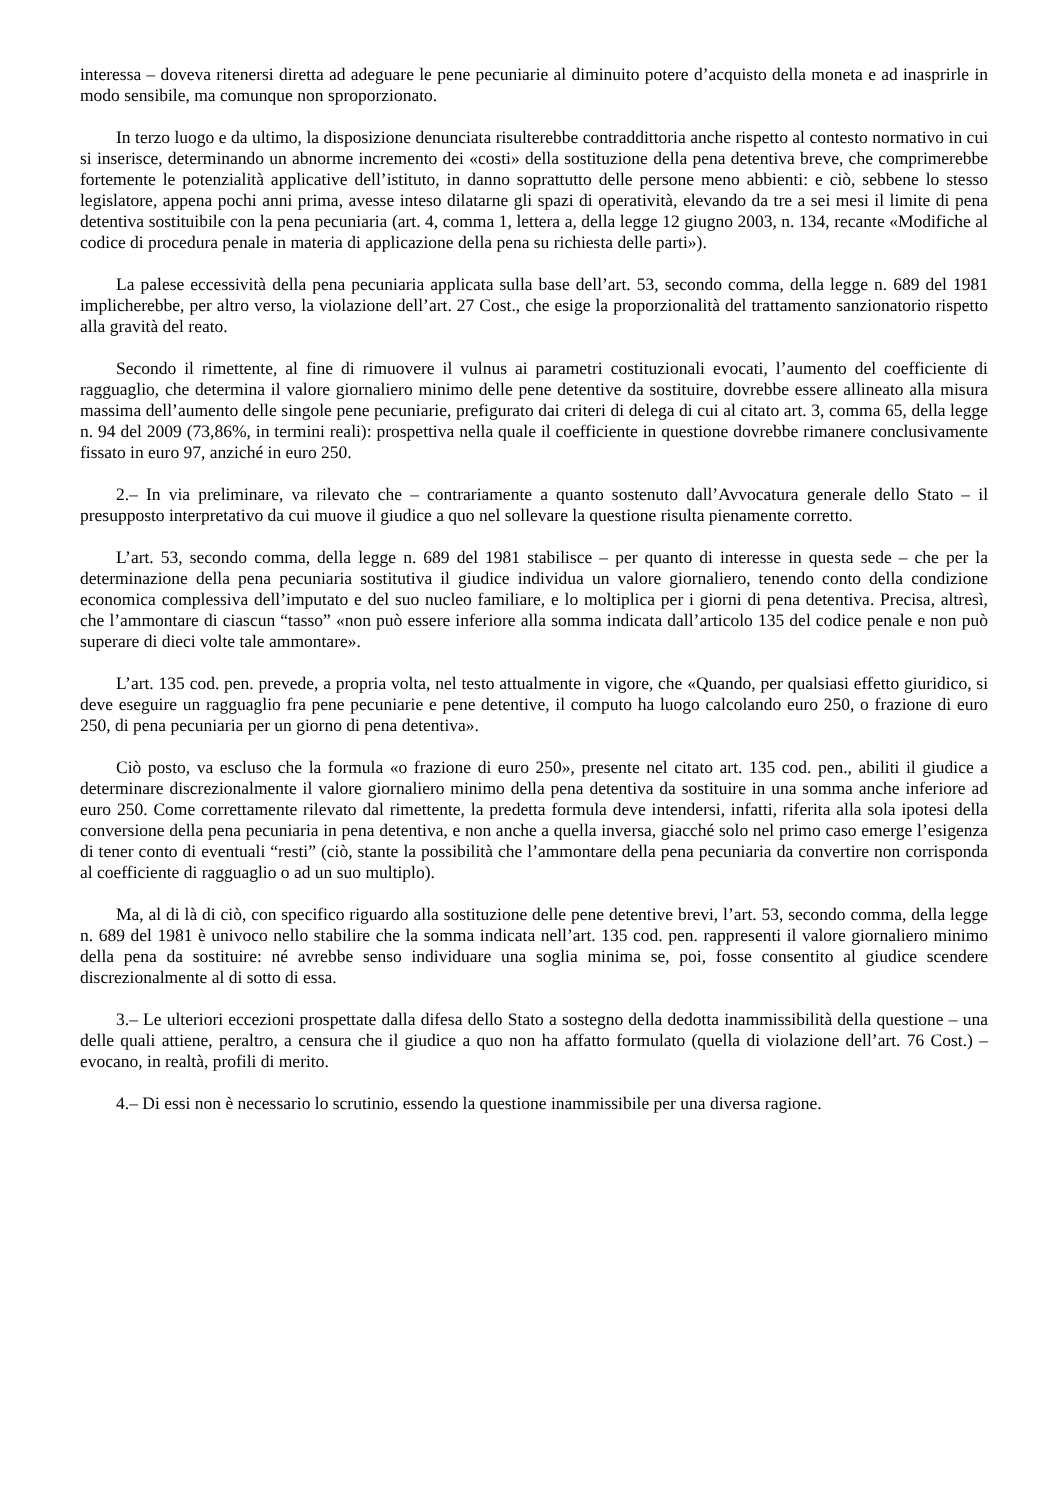interessa – doveva ritenersi diretta ad adeguare le pene pecuniarie al diminuito potere d’acquisto della moneta e ad inasprirle in modo sensibile, ma comunque non sproporzionato.
In terzo luogo e da ultimo, la disposizione denunciata risulterebbe contraddittoria anche rispetto al contesto normativo in cui si inserisce, determinando un abnorme incremento dei «costi» della sostituzione della pena detentiva breve, che comprimerebbe fortemente le potenzialità applicative dell’istituto, in danno soprattutto delle persone meno abbienti: e ciò, sebbene lo stesso legislatore, appena pochi anni prima, avesse inteso dilatarne gli spazi di operatività, elevando da tre a sei mesi il limite di pena detentiva sostituibile con la pena pecuniaria (art. 4, comma 1, lettera a, della legge 12 giugno 2003, n. 134, recante «Modifiche al codice di procedura penale in materia di applicazione della pena su richiesta delle parti»).
La palese eccessività della pena pecuniaria applicata sulla base dell’art. 53, secondo comma, della legge n. 689 del 1981 implicherebbe, per altro verso, la violazione dell’art. 27 Cost., che esige la proporzionalità del trattamento sanzionatorio rispetto alla gravità del reato.
Secondo il rimettente, al fine di rimuovere il vulnus ai parametri costituzionali evocati, l’aumento del coefficiente di ragguaglio, che determina il valore giornaliero minimo delle pene detentive da sostituire, dovrebbe essere allineato alla misura massima dell’aumento delle singole pene pecuniarie, prefigurato dai criteri di delega di cui al citato art. 3, comma 65, della legge n. 94 del 2009 (73,86%, in termini reali): prospettiva nella quale il coefficiente in questione dovrebbe rimanere conclusivamente fissato in euro 97, anziché in euro 250.
2.– In via preliminare, va rilevato che – contrariamente a quanto sostenuto dall’Avvocatura generale dello Stato – il presupposto interpretativo da cui muove il giudice a quo nel sollevare la questione risulta pienamente corretto.
L’art. 53, secondo comma, della legge n. 689 del 1981 stabilisce – per quanto di interesse in questa sede – che per la determinazione della pena pecuniaria sostitutiva il giudice individua un valore giornaliero, tenendo conto della condizione economica complessiva dell’imputato e del suo nucleo familiare, e lo moltiplica per i giorni di pena detentiva. Precisa, altresì, che l’ammontare di ciascun “tasso” «non può essere inferiore alla somma indicata dall’articolo 135 del codice penale e non può superare di dieci volte tale ammontare».
L’art. 135 cod. pen. prevede, a propria volta, nel testo attualmente in vigore, che «Quando, per qualsiasi effetto giuridico, si deve eseguire un ragguaglio fra pene pecuniarie e pene detentive, il computo ha luogo calcolando euro 250, o frazione di euro 250, di pena pecuniaria per un giorno di pena detentiva».
Ciò posto, va escluso che la formula «o frazione di euro 250», presente nel citato art. 135 cod. pen., abiliti il giudice a determinare discrezionalmente il valore giornaliero minimo della pena detentiva da sostituire in una somma anche inferiore ad euro 250. Come correttamente rilevato dal rimettente, la predetta formula deve intendersi, infatti, riferita alla sola ipotesi della conversione della pena pecuniaria in pena detentiva, e non anche a quella inversa, giacché solo nel primo caso emerge l’esigenza di tener conto di eventuali “resti” (ciò, stante la possibilità che l’ammontare della pena pecuniaria da convertire non corrisponda al coefficiente di ragguaglio o ad un suo multiplo).
Ma, al di là di ciò, con specifico riguardo alla sostituzione delle pene detentive brevi, l’art. 53, secondo comma, della legge n. 689 del 1981 è univoco nello stabilire che la somma indicata nell’art. 135 cod. pen. rappresenti il valore giornaliero minimo della pena da sostituire: né avrebbe senso individuare una soglia minima se, poi, fosse consentito al giudice scendere discrezionalmente al di sotto di essa.
3.– Le ulteriori eccezioni prospettate dalla difesa dello Stato a sostegno della dedotta inammissibilità della questione – una delle quali attiene, peraltro, a censura che il giudice a quo non ha affatto formulato (quella di violazione dell’art. 76 Cost.) – evocano, in realtà, profili di merito.
4.– Di essi non è necessario lo scrutinio, essendo la questione inammissibile per una diversa ragione.